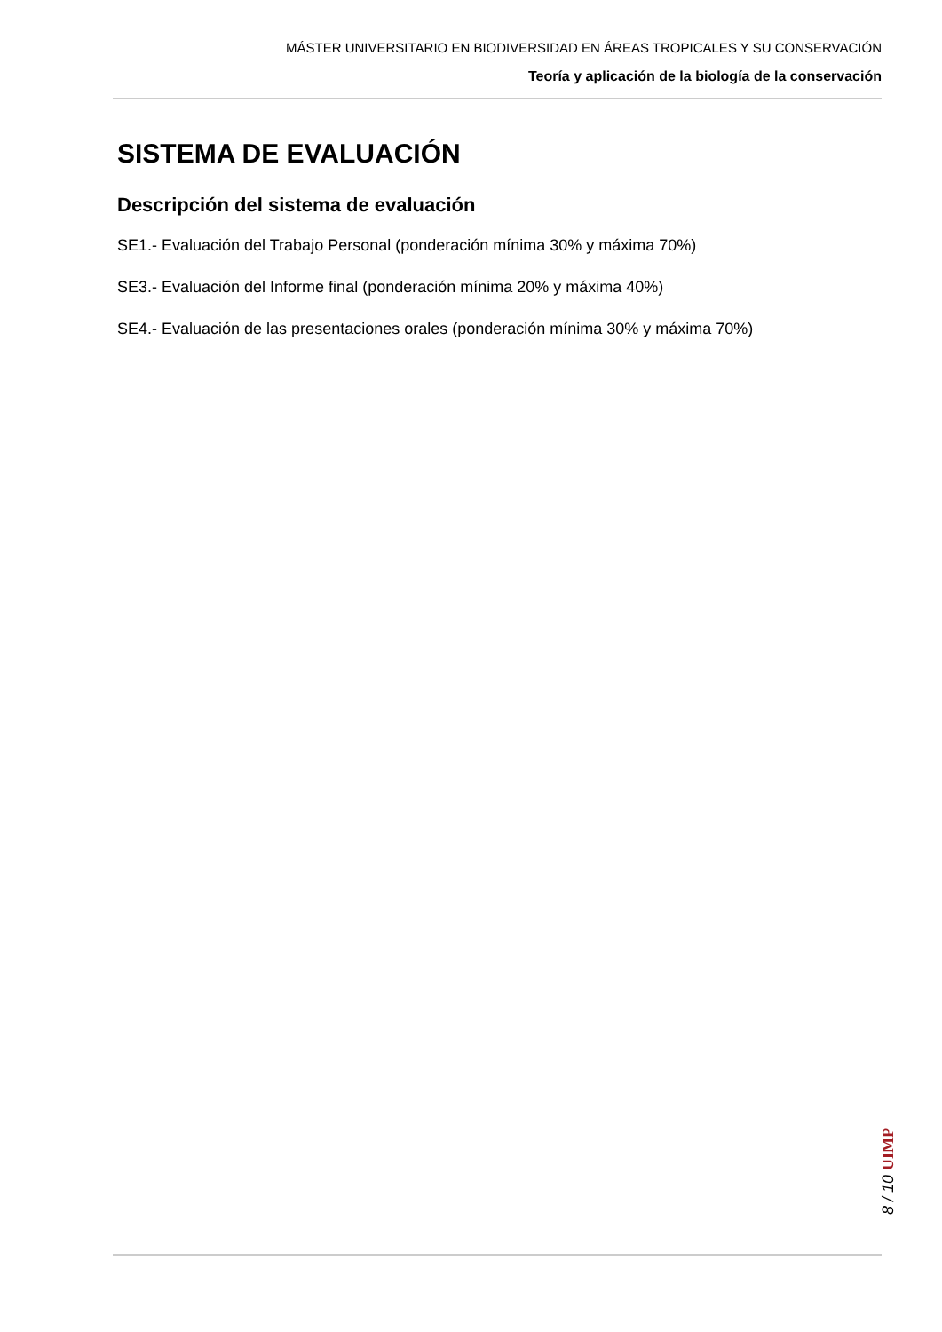MÁSTER UNIVERSITARIO EN BIODIVERSIDAD EN ÁREAS TROPICALES Y SU CONSERVACIÓN
Teoría y aplicación de la biología de la conservación
SISTEMA DE EVALUACIÓN
Descripción del sistema de evaluación
SE1.- Evaluación del Trabajo Personal (ponderación mínima 30% y máxima 70%)
SE3.- Evaluación del Informe final (ponderación mínima 20% y máxima 40%)
SE4.- Evaluación de las presentaciones orales (ponderación mínima 30% y máxima 70%)
8 / 10 UIMP